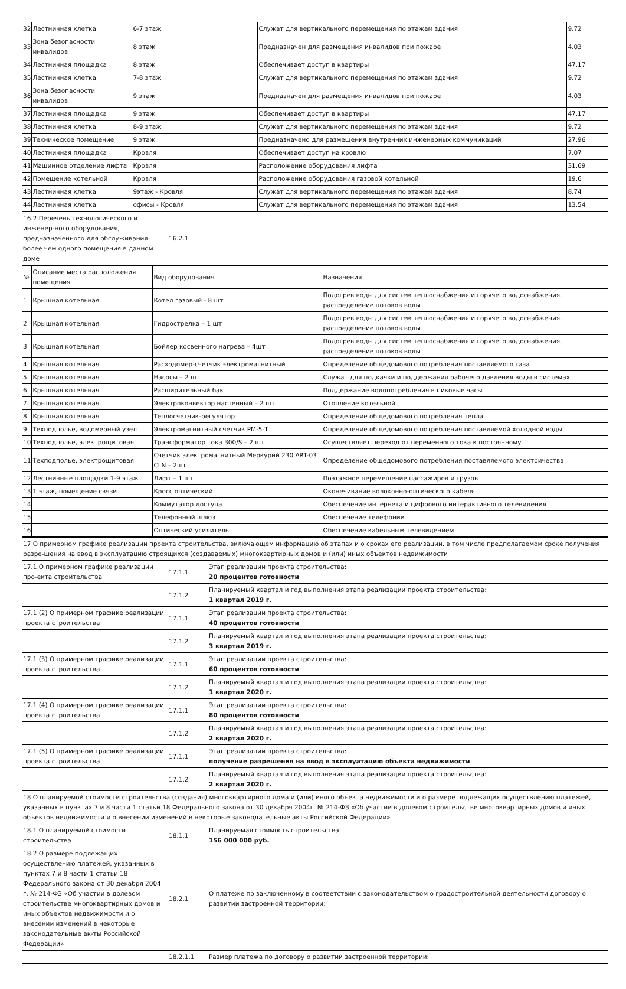| 32 | Лестничная клетка | 6-7 этаж | Служат для вертикального перемещения по этажам здания | 9.72 |
| 33 | Зона безопасности инвалидов | 8 этаж | Предназначен для размещения инвалидов при пожаре | 4.03 |
| 34 | Лестничная площадка | 8 этаж | Обеспечивает доступ в квартиры | 47.17 |
| 35 | Лестничная клетка | 7-8 этаж | Служат для вертикального перемещения по этажам здания | 9.72 |
| 36 | Зона безопасности инвалидов | 9 этаж | Предназначен для размещения инвалидов при пожаре | 4.03 |
| 37 | Лестничная площадка | 9 этаж | Обеспечивает доступ в квартиры | 47.17 |
| 38 | Лестничная клетка | 8-9 этаж | Служат для вертикального перемещения по этажам здания | 9.72 |
| 39 | Техническое помещение | 9 этаж | Предназначено для размещения внутренних инженерных коммуникаций | 27.96 |
| 40 | Лестничная площадка | Кровля | Обеспечивает доступ на кровлю | 7.07 |
| 41 | Машинное отделение лифта | Кровля | Расположение оборудования лифта | 31.69 |
| 42 | Помещение котельной | Кровля | Расположение оборудования газовой котельной | 19.6 |
| 43 | Лестничная клетка | 9этаж - Кровля | Служат для вертикального перемещения по этажам здания | 8.74 |
| 44 | Лестничная клетка | офисы - Кровля | Служат для вертикального перемещения по этажам здания | 13.54 |
| 16.2 Перечень технологического и инженер-ного оборудования, предназначенного для обслуживания более чем одного помещения в данном доме | 16.2.1 | |
| № | Описание места расположения помещения | Вид оборудования | Назначения |
| --- | --- | --- | --- |
| 1 | Крышная котельная | Котел газовый - 8 шт | Подогрев воды для систем теплоснабжения и горячего водоснабжения, распределение потоков воды |
| 2 | Крышная котельная | Гидрострелка – 1 шт | Подогрев воды для систем теплоснабжения и горячего водоснабжения, распределение потоков воды |
| 3 | Крышная котельная | Бойлер косвенного нагрева – 4шт | Подогрев воды для систем теплоснабжения и горячего водоснабжения, распределение потоков воды |
| 4 | Крышная котельная | Расходомер-счетчик электромагнитный | Определение общедомового потребления поставляемого газа |
| 5 | Крышная котельная | Насосы – 2 шт | Служат для подкачки и поддержания рабочего давления воды в системах |
| 6 | Крышная котельная | Расширительный бак | Поддержание водопотребления в пиковые часы |
| 7 | Крышная котельная | Электроконвектор настенный – 2 шт | Отопление котельной |
| 8 | Крышная котельная | Теплосчётчик-регулятор | Определение общедомового потребления тепла |
| 9 | Техподполье, водомерный узел | Электромагнитный счетчик РМ-5-Т | Определение общедомового потребления поставляемой холодной воды |
| 10 | Техподполье, электрощитовая | Трансформатор тока 300/S – 2 шт | Осуществляет переход от переменного тока к постоянному |
| 11 | Техподполье, электрощитовая | Счетчик электромагнитный Меркурий 230 ART-03 CLN – 2шт | Определение общедомового потребления поставляемого электричества |
| 12 | Лестничные площадки 1-9 этаж | Лифт – 1 шт | Поэтажное перемещение пассажиров и грузов |
| 13 | 1 этаж, помещение связи | Кросс оптический | Оконечивание волоконно-оптического кабеля |
| 14 | | Коммутатор доступа | Обеспечение интернета и цифрового интерактивного телевидения |
| 15 | | Телефонный шлюз | Обеспечение телефонии |
| 16 | | Оптический усилитель | Обеспечение кабельным телевидением |
| 17 О примерном графике реализации проекта строительства, включающем информацию об этапах и о сроках его реализации, в том числе предполагаемом сроке получения разре-шения на ввод в эксплуатацию строящихся (создаваемых) многоквартирных домов и (или) иных объектов недвижимости | | |
| 17.1 О примерном графике реализации про-екта строительства | 17.1.1 | Этап реализации проекта строительства: 20 процентов готовности |
| | 17.1.2 | Планируемый квартал и год выполнения этапа реализации проекта строительства: 1 квартал 2019 г. |
| 17.1 (2) О примерном графике реализации проекта строительства | 17.1.1 | Этап реализации проекта строительства: 40 процентов готовности |
| | 17.1.2 | Планируемый квартал и год выполнения этапа реализации проекта строительства: 3 квартал 2019 г. |
| 17.1 (3) О примерном графике реализации проекта строительства | 17.1.1 | Этап реализации проекта строительства: 60 процентов готовности |
| | 17.1.2 | Планируемый квартал и год выполнения этапа реализации проекта строительства: 1 квартал 2020 г. |
| 17.1 (4) О примерном графике реализации проекта строительства | 17.1.1 | Этап реализации проекта строительства: 80 процентов готовности |
| | 17.1.2 | Планируемый квартал и год выполнения этапа реализации проекта строительства: 2 квартал 2020 г. |
| 17.1 (5) О примерном графике реализации проекта строительства | 17.1.1 | Этап реализации проекта строительства: получение разрешения на ввод в эксплуатацию объекта недвижимости |
| | 17.1.2 | Планируемый квартал и год выполнения этапа реализации проекта строительства: 2 квартал 2020 г. |
| 18 О планируемой стоимости строительства (создания) многоквартирного дома и (или) иного объекта недвижимости и о размере подлежащих осуществлению платежей, указанных в пунктах 7 и 8 части 1 статьи 18 Федерального закона от 30 декабря 2004г. № 214-ФЗ «Об участии в долевом строительстве многоквартирных домов и иных объектов недвижимости и о внесении изменений в некоторые законодательные акты Российской Федерации» | | |
| 18.1 О планируемой стоимости строительства | 18.1.1 | Планируемая стоимость строительства: 156 000 000 руб. |
| 18.2 О размере подлежащих осуществлению платежей, указанных в пунктах 7 и 8 части 1 статьи 18 Федерального закона от 30 декабря 2004 г. № 214-ФЗ «Об участии в долевом строительстве многоквартирных домов и иных объектов недвижимости и о внесении изменений в некоторые законодательные ак-ты Российской Федерации» | 18.2.1 | О платеже по заключенному в соответствии с законодательством о градостроительной деятельности договору о развитии застроенной территории: |
| | 18.2.1.1 | Размер платежа по договору о развитии застроенной территории: |